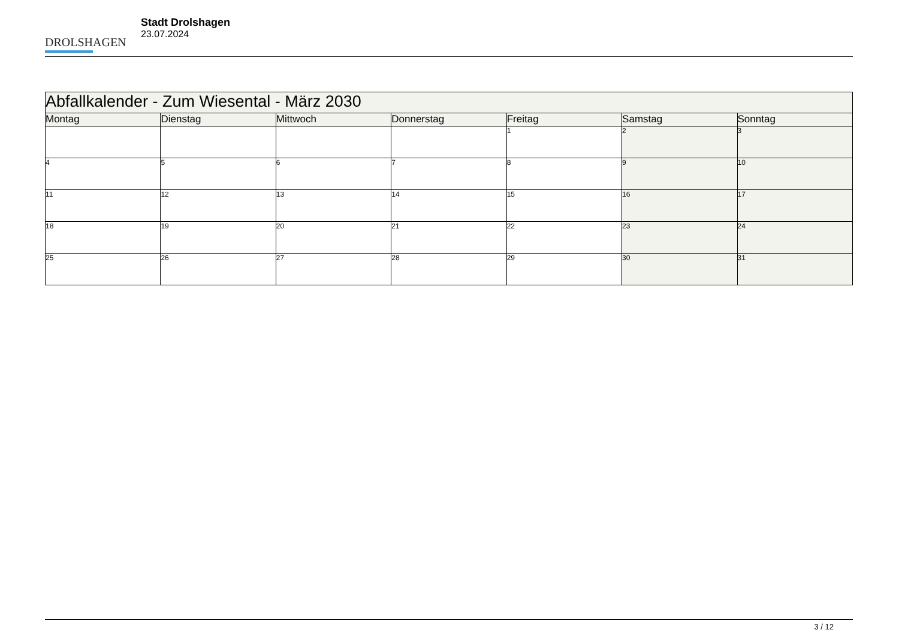DROLSHAGEN
Stadt Drolshagen
23.07.2024
| Abfallkalender - Zum Wiesental - März 2030 | | | | | | |
| Montag | Dienstag | Mittwoch | Donnerstag | Freitag | Samstag | Sonntag |
| | | | | 1 | 2 | 3 |
| 4 | 5 | 6 | 7 | 8 | 9 | 10 |
| 11 | 12 | 13 | 14 | 15 | 16 | 17 |
| 18 | 19 | 20 | 21 | 22 | 23 | 24 |
| 25 | 26 | 27 | 28 | 29 | 30 | 31 |
3 / 12